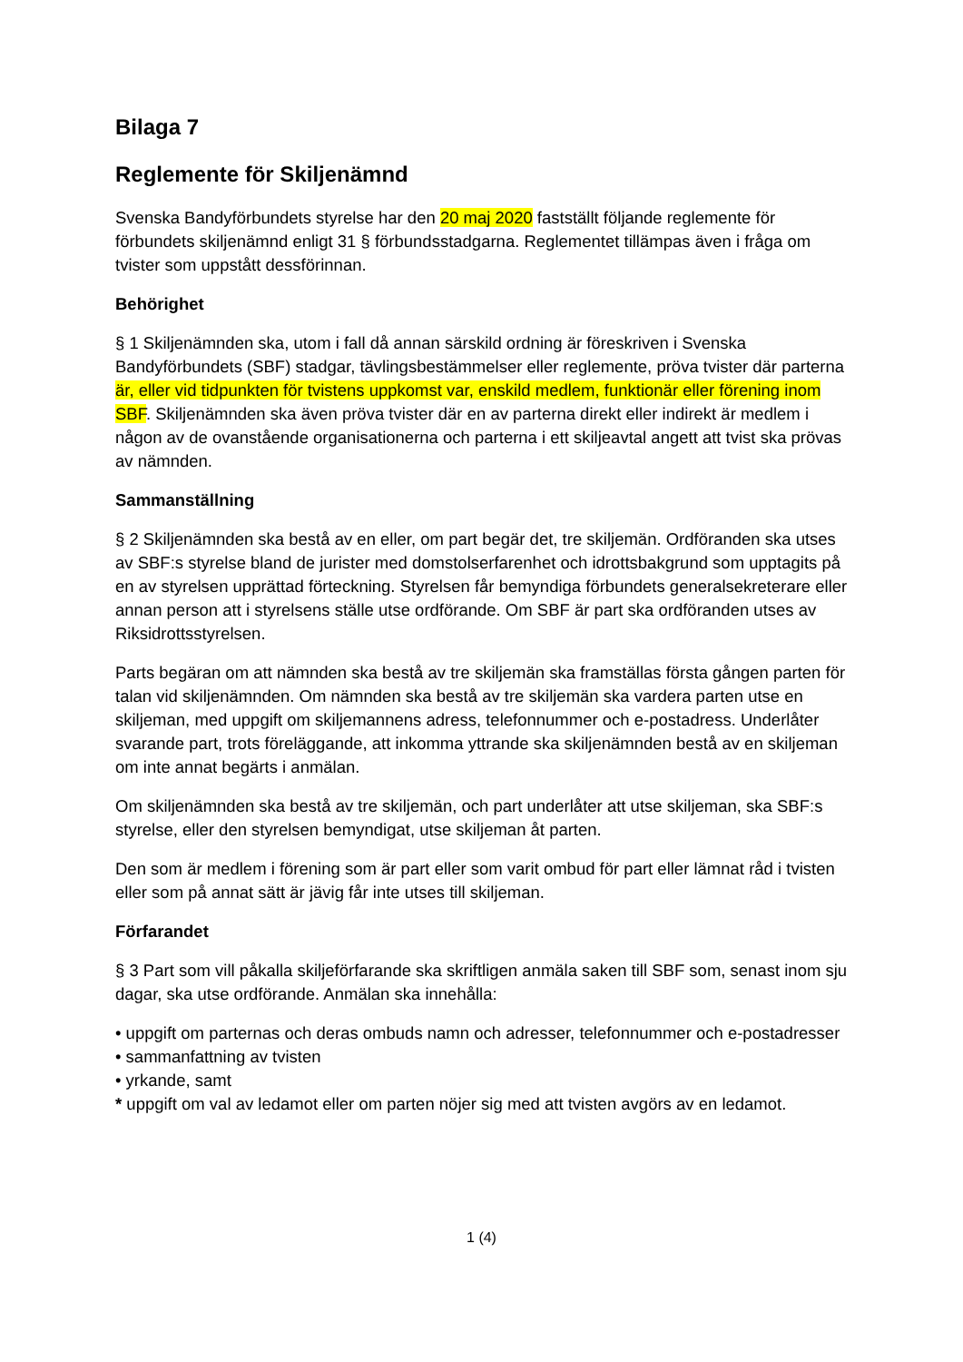Bilaga 7
Reglemente för Skiljenämnd
Svenska Bandyförbundets styrelse har den 20 maj 2020 fastställt följande reglemente för förbundets skiljenämnd enligt 31 § förbundsstadgarna. Reglementet tillämpas även i fråga om tvister som uppstått dessförinnan.
Behörighet
§ 1 Skiljenämnden ska, utom i fall då annan särskild ordning är föreskriven i Svenska Bandyförbundets (SBF) stadgar, tävlingsbestämmelser eller reglemente, pröva tvister där parterna är, eller vid tidpunkten för tvistens uppkomst var, enskild medlem, funktionär eller förening inom SBF. Skiljenämnden ska även pröva tvister där en av parterna direkt eller indirekt är medlem i någon av de ovanstående organisationerna och parterna i ett skiljeavtal angett att tvist ska prövas av nämnden.
Sammanställning
§ 2 Skiljenämnden ska bestå av en eller, om part begär det, tre skiljemän. Ordföranden ska utses av SBF:s styrelse bland de jurister med domstolserfarenhet och idrottsbakgrund som upptagits på en av styrelsen upprättad förteckning. Styrelsen får bemyndiga förbundets generalsekreterare eller annan person att i styrelsens ställe utse ordförande. Om SBF är part ska ordföranden utses av Riksidrottsstyrelsen.
Parts begäran om att nämnden ska bestå av tre skiljemän ska framställas första gången parten för talan vid skiljenämnden. Om nämnden ska bestå av tre skiljemän ska vardera parten utse en skiljeman, med uppgift om skiljemannens adress, telefonnummer och e-postadress. Underlåter svarande part, trots föreläggande, att inkomma yttrande ska skiljenämnden bestå av en skiljeman om inte annat begärts i anmälan.
Om skiljenämnden ska bestå av tre skiljemän, och part underlåter att utse skiljeman, ska SBF:s styrelse, eller den styrelsen bemyndigat, utse skiljeman åt parten.
Den som är medlem i förening som är part eller som varit ombud för part eller lämnat råd i tvisten eller som på annat sätt är jävig får inte utses till skiljeman.
Förfarandet
§ 3 Part som vill påkalla skiljeförfarande ska skriftligen anmäla saken till SBF som, senast inom sju dagar, ska utse ordförande. Anmälan ska innehålla:
• uppgift om parternas och deras ombuds namn och adresser, telefonnummer och e-postadresser
• sammanfattning av tvisten
• yrkande, samt
* uppgift om val av ledamot eller om parten nöjer sig med att tvisten avgörs av en ledamot.
1 (4)